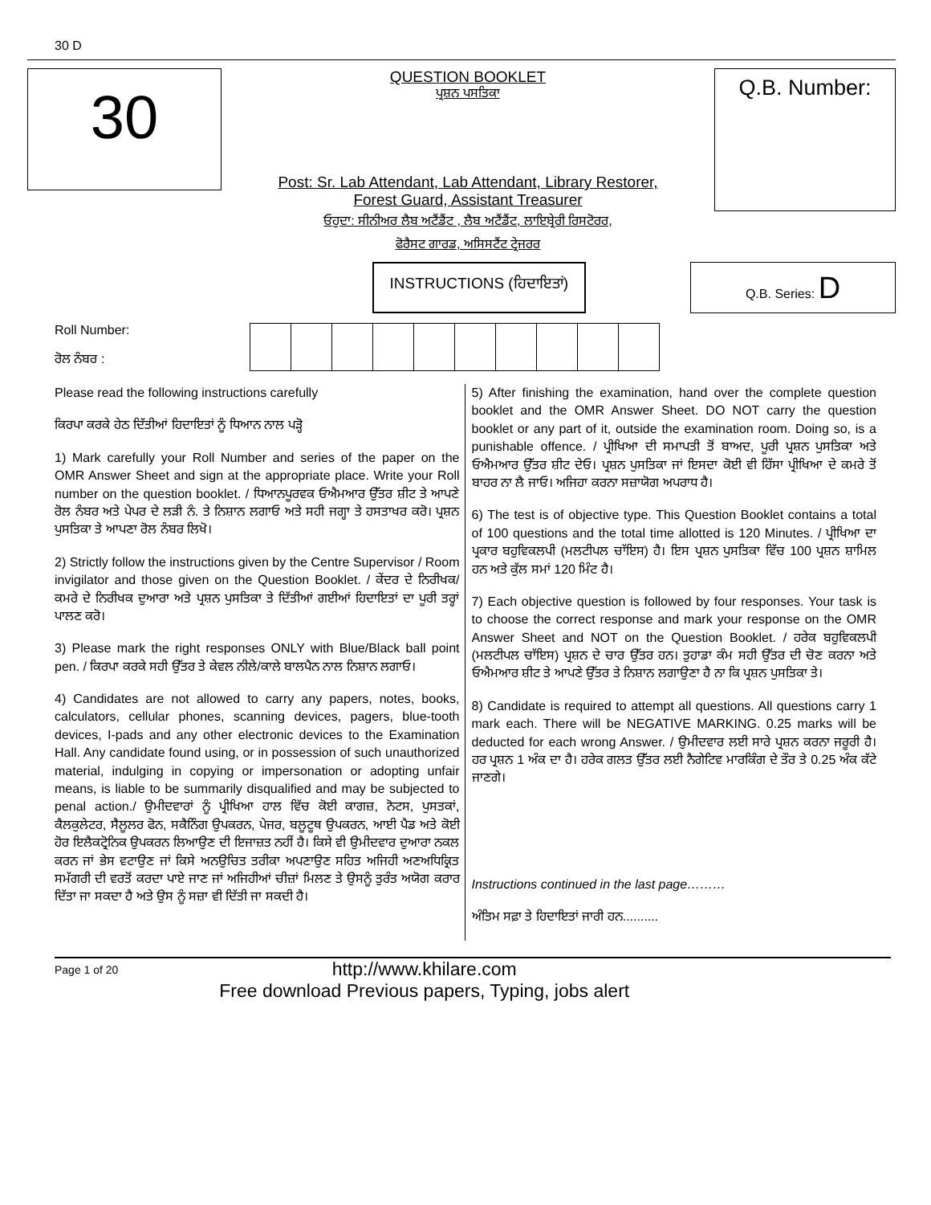30 D
30
QUESTION BOOKLET
ਪ੍ਰਸ਼ਨ ਪਸਤਿਕਾ
Post: Sr. Lab Attendant, Lab Attendant, Library Restorer,
Forest Guard, Assistant Treasurer
ਓਹੁਦਾ: ਸੀਨੀਅਰ ਲੈਬ ਅਟੈਂਡੈਂਟ , ਲੈਬ ਅਟੈਂਡੈਂਟ, ਲਾਇਬ੍ਰੇਰੀ ਰਿਸਟੋਰਰ,
ਫੋਰੈਸਟ ਗਾਰਡ, ਅਸਿਸਟੈਂਟ ਟ੍ਰੇਜਰਰ
Q.B. Number:
INSTRUCTIONS (ਹਿਦਾਇਤਾਂ)
Q.B. Series: D
Roll Number:
ਰੋਲ ਨੰਬਰ :
Please read the following instructions carefully
ਕਿਰਪਾ ਕਰਕੇ ਹੇਠ ਦਿੱਤੀਆਂ ਹਿਦਾਇਤਾਂ ਨੂੰ ਧਿਆਨ ਨਾਲ ਪੜ੍ਹੋ
1) Mark carefully your Roll Number and series of the paper on the OMR Answer Sheet and sign at the appropriate place. Write your Roll number on the question booklet. / ਧਿਆਨਪੂਰਵਕ ਓਐਮਆਰ ਉੱਤਰ ਸ਼ੀਟ ਤੇ ਆਪਣੇ ਰੋਲ ਨੰਬਰ ਅਤੇ ਪੇਪਰ ਦੇ ਲੜੀ ਨੰ. ਤੇ ਨਿਸ਼ਾਨ ਲਗਾਓ ਅਤੇ ਸਹੀ ਜਗ੍ਹਾ ਤੇ ਹਸਤਾਖਰ ਕਰੋ। ਪ੍ਰਸ਼ਨ ਪੁਸਤਿਕਾ ਤੇ ਆਪਣਾ ਰੋਲ ਨੰਬਰ ਲਿਖੋ।
2) Strictly follow the instructions given by the Centre Supervisor / Room invigilator and those given on the Question Booklet. / ਕੇਂਦਰ ਦੇ ਨਿਰੀਖਕ/ ਕਮਰੇ ਦੇ ਨਿਰੀਖਕ ਦੁਆਰਾ ਅਤੇ ਪ੍ਰਸ਼ਨ ਪੁਸਤਿਕਾ ਤੇ ਦਿੱਤੀਆਂ ਗਈਆਂ ਹਿਦਾਇਤਾਂ ਦਾ ਪੂਰੀ ਤਰ੍ਹਾਂ ਪਾਲਣ ਕਰੋ।
3) Please mark the right responses ONLY with Blue/Black ball point pen. / ਕਿਰਪਾ ਕਰਕੇ ਸਹੀ ਉੱਤਰ ਤੇ ਕੇਵਲ ਨੀਲੇ/ਕਾਲੇ ਬਾਲਪੈਨ ਨਾਲ ਨਿਸ਼ਾਨ ਲਗਾਓ।
4) Candidates are not allowed to carry any papers, notes, books, calculators, cellular phones, scanning devices, pagers, blue-tooth devices, I-pads and any other electronic devices to the Examination Hall. Any candidate found using, or in possession of such unauthorized material, indulging in copying or impersonation or adopting unfair means, is liable to be summarily disqualified and may be subjected to penal action./ ਉਮੀਦਵਾਰਾਂ ਨੂੰ ਪ੍ਰੀਖਿਆ ਹਾਲ ਵਿੱਚ ਕੋਈ ਕਾਗਜ਼, ਨੋਟਸ, ਪੁਸਤਕਾਂ, ਕੈਲਕੁਲੇਟਰ, ਸੈਲੂਲਰ ਫੋਨ, ਸਕੈਨਿੰਗ ਉਪਕਰਨ, ਪੇਜਰ, ਬਲੂਟੂਥ ਉਪਕਰਨ, ਆਈ ਪੈਡ ਅਤੇ ਕੋਈ ਹੋਰ ਇਲੈਕਟ੍ਰੋਨਿਕ ਉਪਕਰਨ ਲਿਆਉਣ ਦੀ ਇਜਾਜ਼ਤ ਨਹੀਂ ਹੈ। ਕਿਸੇ ਵੀ ਉਮੀਦਵਾਰ ਦੁਆਰਾ ਨਕਲ ਕਰਨ ਜਾਂ ਭੇਸ ਵਟਾਉਣ ਜਾਂ ਕਿਸੇ ਅਨਉਚਿਤ ਤਰੀਕਾ ਅਪਣਾਉਣ ਸਹਿਤ ਅਜਿਹੀ ਅਣਅਧਿਕ੍ਰਿਤ ਸਮੱਗਰੀ ਦੀ ਵਰਤੋਂ ਕਰਦਾ ਪਾਏ ਜਾਣ ਜਾਂ ਅਜਿਹੀਆਂ ਚੀਜ਼ਾਂ ਮਿਲਣ ਤੇ ਉਸਨੂੰ ਤੁਰੰਤ ਅਯੋਗ ਕਰਾਰ ਦਿੱਤਾ ਜਾ ਸਕਦਾ ਹੈ ਅਤੇ ਉਸ ਨੂੰ ਸਜ਼ਾ ਵੀ ਦਿੱਤੀ ਜਾ ਸਕਦੀ ਹੈ।
5) After finishing the examination, hand over the complete question booklet and the OMR Answer Sheet. DO NOT carry the question booklet or any part of it, outside the examination room. Doing so, is a punishable offence. / ਪ੍ਰੀਖਿਆ ਦੀ ਸਮਾਪਤੀ ਤੋਂ ਬਾਅਦ, ਪੂਰੀ ਪ੍ਰਸ਼ਨ ਪੁਸਤਿਕਾ ਅਤੇ ਓਐਮਆਰ ਉੱਤਰ ਸ਼ੀਟ ਦੇਓ। ਪ੍ਰਸ਼ਨ ਪੁਸਤਿਕਾ ਜਾਂ ਇਸਦਾ ਕੋਈ ਵੀ ਹਿੱਸਾ ਪ੍ਰੀਖਿਆ ਦੇ ਕਮਰੇ ਤੋਂ ਬਾਹਰ ਨਾ ਲੈ ਜਾਓ। ਅਜਿਹਾ ਕਰਨਾ ਸਜ਼ਾਯੋਗ ਅਪਰਾਧ ਹੈ।
6) The test is of objective type. This Question Booklet contains a total of 100 questions and the total time allotted is 120 Minutes. / ਪ੍ਰੀਖਿਆ ਦਾ ਪ੍ਰਕਾਰ ਬਹੁਵਿਕਲਪੀ (ਮਲਟੀਪਲ ਚਾੱਇਸ) ਹੈ। ਇਸ ਪ੍ਰਸ਼ਨ ਪੁਸਤਿਕਾ ਵਿੱਚ 100 ਪ੍ਰਸ਼ਨ ਸ਼ਾਮਿਲ ਹਨ ਅਤੇ ਕੁੱਲ ਸਮਾਂ 120 ਮਿੰਟ ਹੈ।
7) Each objective question is followed by four responses. Your task is to choose the correct response and mark your response on the OMR Answer Sheet and NOT on the Question Booklet. / ਹਰੇਕ ਬਹੁਵਿਕਲਪੀ (ਮਲਟੀਪਲ ਚਾੱਇਸ) ਪ੍ਰਸ਼ਨ ਦੇ ਚਾਰ ਉੱਤਰ ਹਨ। ਤੁਹਾਡਾ ਕੰਮ ਸਹੀ ਉੱਤਰ ਦੀ ਚੋਣ ਕਰਨਾ ਅਤੇ ਓਐਮਆਰ ਸ਼ੀਟ ਤੇ ਆਪਣੇ ਉੱਤਰ ਤੇ ਨਿਸ਼ਾਨ ਲਗਾਉਣਾ ਹੈ ਨਾ ਕਿ ਪ੍ਰਸ਼ਨ ਪੁਸਤਿਕਾ ਤੇ।
8) Candidate is required to attempt all questions. All questions carry 1 mark each. There will be NEGATIVE MARKING. 0.25 marks will be deducted for each wrong Answer. / ਉਮੀਦਵਾਰ ਲਈ ਸਾਰੇ ਪ੍ਰਸ਼ਨ ਕਰਨਾ ਜਰੂਰੀ ਹੈ। ਹਰ ਪ੍ਰਸ਼ਨ 1 ਅੰਕ ਦਾ ਹੈ। ਹਰੇਕ ਗਲਤ ਉੱਤਰ ਲਈ ਨੈਗੇਟਿਵ ਮਾਰਕਿੰਗ ਦੇ ਤੌਰ ਤੇ 0.25 ਅੰਕ ਕੱਟੇ ਜਾਣਗੇ।
Instructions continued in the last page………
ਅੰਤਿਮ ਸਫ਼ਾ ਤੇ ਹਿਦਾਇਤਾਂ ਜਾਰੀ ਹਨ..........
Page 1 of 20
http://www.khilare.com
Free download Previous papers, Typing, jobs alert